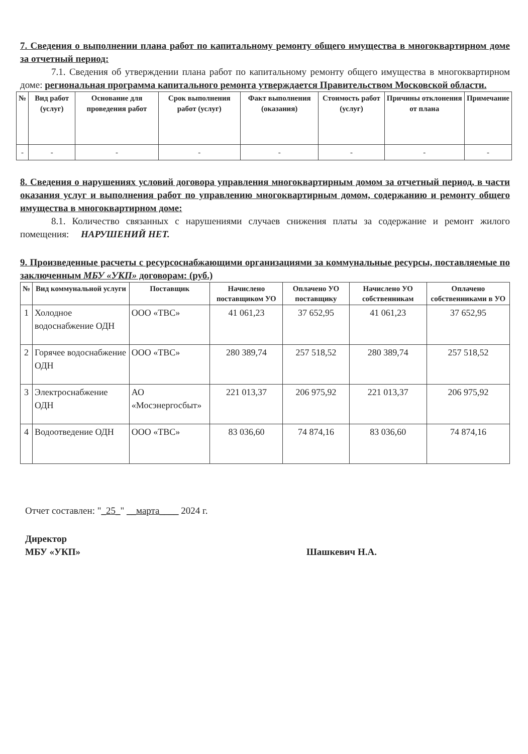7. Сведения о выполнении плана работ по капитальному ремонту общего имущества в многоквартирном доме за отчетный период:
7.1. Сведения об утверждении плана работ по капитальному ремонту общего имущества в многоквартирном доме: региональная программа капитального ремонта утверждается Правительством Московской области.
| № | Вид работ (услуг) | Основание для проведения работ | Срок выполнения работ (услуг) | Факт выполнения (оказания) | Стоимость работ (услуг) | Причины отклонения от плана | Примечание |
| --- | --- | --- | --- | --- | --- | --- | --- |
| - | - | - | - | - | - | - | - |
8. Сведения о нарушениях условий договора управления многоквартирным домом за отчетный период, в части оказания услуг и выполнения работ по управлению многоквартирным домом, содержанию и ремонту общего имущества в многоквартирном доме:
8.1. Количество связанных с нарушениями случаев снижения платы за содержание и ремонт жилого помещения: НАРУШЕНИЙ НЕТ.
9. Произведенные расчеты с ресурсоснабжающими организациями за коммунальные ресурсы, поставляемые по заключенным МБУ «УКП» договорам: (руб.)
| № | Вид коммунальной услуги | Поставщик | Начислено поставщиком УО | Оплачено УО поставщику | Начислено УО собственникам | Оплачено собственниками в УО |
| --- | --- | --- | --- | --- | --- | --- |
| 1 | Холодное водоснабжение ОДН | ООО «ТВС» | 41 061,23 | 37 652,95 | 41 061,23 | 37 652,95 |
| 2 | Горячее водоснабжение ОДН | ООО «ТВС» | 280 389,74 | 257 518,52 | 280 389,74 | 257 518,52 |
| 3 | Электроснабжение ОДН | АО «Мосэнергосбыт» | 221 013,37 | 206 975,92 | 221 013,37 | 206 975,92 |
| 4 | Водоотведение ОДН | ООО «ТВС» | 83 036,60 | 74 874,16 | 83 036,60 | 74 874,16 |
Отчет составлен: "_25_" __марта____ 2024 г.
Директор
МБУ «УКП»
Шашкевич Н.А.